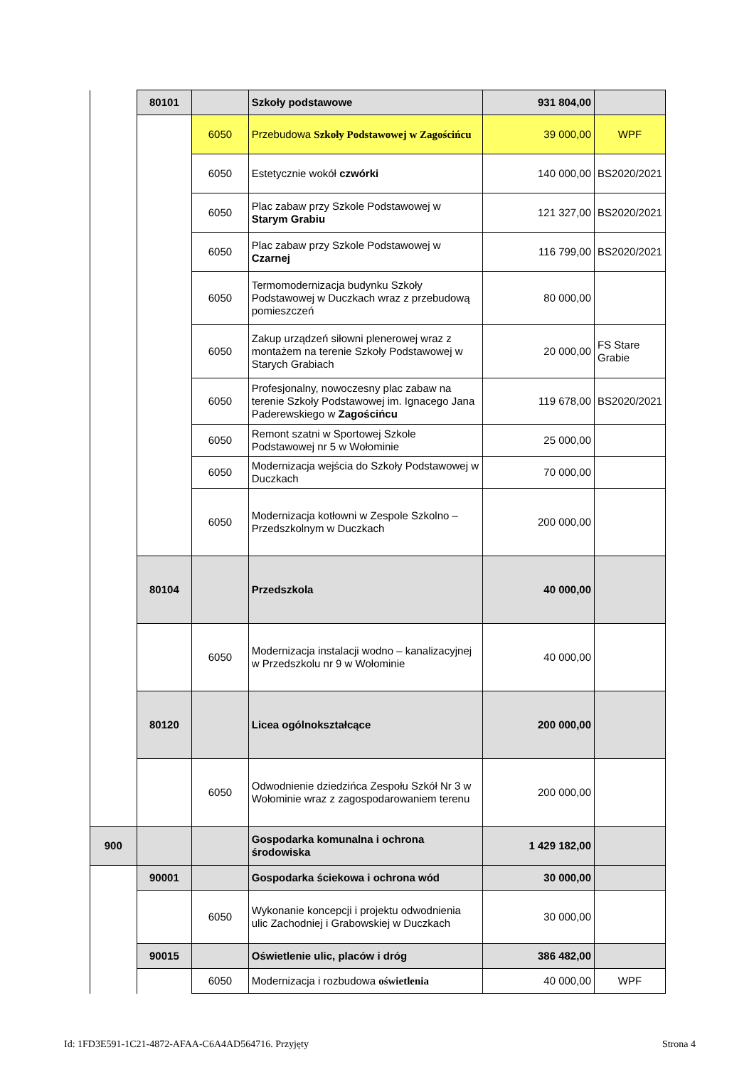| | 80101 | | Szkoły podstawowe | 931 804,00 | |
| | | 6050 | Przebudowa Szkoły Podstawowej w Zagościńcu | 39 000,00 | WPF |
| | | 6050 | Estetycznie wokół czwórki | 140 000,00 | BS2020/2021 |
| | | 6050 | Plac zabaw przy Szkole Podstawowej w Starym Grabiu | 121 327,00 | BS2020/2021 |
| | | 6050 | Plac zabaw przy Szkole Podstawowej w Czarnej | 116 799,00 | BS2020/2021 |
| | | 6050 | Termomodernizacja budynku Szkoły Podstawowej w Duczkach wraz z przebudową pomieszczeń | 80 000,00 | |
| | | 6050 | Zakup urządzeń siłowni plenerowej wraz z montażem na terenie Szkoły Podstawowej w Starych Grabiach | 20 000,00 | FS Stare Grabie |
| | | 6050 | Profesjonalny, nowoczesny plac zabaw na terenie Szkoły Podstawowej im. Ignacego Jana Paderewskiego w Zagościńcu | 119 678,00 | BS2020/2021 |
| | | 6050 | Remont szatni w Sportowej Szkole Podstawowej nr 5 w Wołominie | 25 000,00 | |
| | | 6050 | Modernizacja wejścia do Szkoły Podstawowej w Duczkach | 70 000,00 | |
| | | 6050 | Modernizacja kotłowni w Zespole Szkolno – Przedszkolnym w Duczkach | 200 000,00 | |
| | 80104 | | Przedszkola | 40 000,00 | |
| | | 6050 | Modernizacja instalacji wodno – kanalizacyjnej w Przedszkolu nr 9 w Wołominie | 40 000,00 | |
| | 80120 | | Licea ogólnokształcące | 200 000,00 | |
| | | 6050 | Odwodnienie dziedzińca Zespołu Szkół Nr 3 w Wołominie wraz z zagospodarowaniem terenu | 200 000,00 | |
| 900 | | | Gospodarka komunalna i ochrona środowiska | 1 429 182,00 | |
| | 90001 | | Gospodarka ściekowa i ochrona wód | 30 000,00 | |
| | | 6050 | Wykonanie koncepcji i projektu odwodnienia ulic Zachodniej i Grabowskiej w Duczkach | 30 000,00 | |
| | 90015 | | Oświetlenie ulic, placów i dróg | 386 482,00 | |
| | | 6050 | Modernizacja i rozbudowa oświetlenia | 40 000,00 | WPF |
Id: 1FD3E591-1C21-4872-AFAA-C6A4AD564716. Przyjęty Strona 4